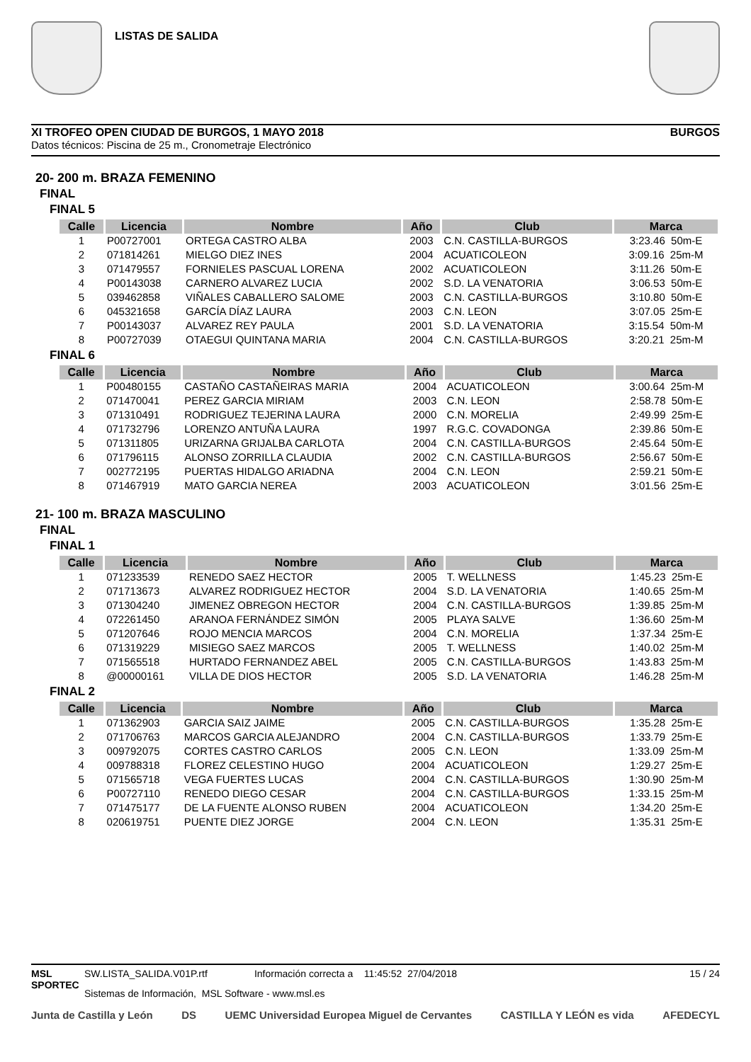LISTAS DE SALIDA
XI TROFEO OPEN CIUDAD DE BURGOS, 1 MAYO 2018 BURGOS
Datos técnicos: Piscina de 25 m., Cronometraje Electrónico
20- 200 m. BRAZA FEMENINO
FINAL
FINAL 5
| Calle | Licencia | Nombre | Año | Club | Marca |
| --- | --- | --- | --- | --- | --- |
| 1 | P00727001 | ORTEGA CASTRO ALBA | 2003 | C.N. CASTILLA-BURGOS | 3:23.46 50m-E |
| 2 | 071814261 | MIELGO DIEZ INES | 2004 | ACUATICOLEON | 3:09.16 25m-M |
| 3 | 071479557 | FORNIELES PASCUAL LORENA | 2002 | ACUATICOLEON | 3:11.26 50m-E |
| 4 | P00143038 | CARNERO ALVAREZ LUCIA | 2002 | S.D. LA VENATORIA | 3:06.53 50m-E |
| 5 | 039462858 | VIÑALES CABALLERO SALOME | 2003 | C.N. CASTILLA-BURGOS | 3:10.80 50m-E |
| 6 | 045321658 | GARCÍA DÍAZ LAURA | 2003 | C.N. LEON | 3:07.05 25m-E |
| 7 | P00143037 | ALVAREZ REY PAULA | 2001 | S.D. LA VENATORIA | 3:15.54 50m-M |
| 8 | P00727039 | OTAEGUI QUINTANA MARIA | 2004 | C.N. CASTILLA-BURGOS | 3:20.21 25m-M |
FINAL 6
| Calle | Licencia | Nombre | Año | Club | Marca |
| --- | --- | --- | --- | --- | --- |
| 1 | P00480155 | CASTAÑO CASTAÑEIRAS MARIA | 2004 | ACUATICOLEON | 3:00.64 25m-M |
| 2 | 071470041 | PEREZ GARCIA MIRIAM | 2003 | C.N. LEON | 2:58.78 50m-E |
| 3 | 071310491 | RODRIGUEZ TEJERINA LAURA | 2000 | C.N. MORELIA | 2:49.99 25m-E |
| 4 | 071732796 | LORENZO ANTUÑA LAURA | 1997 | R.G.C. COVADONGA | 2:39.86 50m-E |
| 5 | 071311805 | URIZARNA GRIJALBA CARLOTA | 2004 | C.N. CASTILLA-BURGOS | 2:45.64 50m-E |
| 6 | 071796115 | ALONSO ZORRILLA CLAUDIA | 2002 | C.N. CASTILLA-BURGOS | 2:56.67 50m-E |
| 7 | 002772195 | PUERTAS HIDALGO ARIADNA | 2004 | C.N. LEON | 2:59.21 50m-E |
| 8 | 071467919 | MATO GARCIA NEREA | 2003 | ACUATICOLEON | 3:01.56 25m-E |
21- 100 m. BRAZA MASCULINO
FINAL
FINAL 1
| Calle | Licencia | Nombre | Año | Club | Marca |
| --- | --- | --- | --- | --- | --- |
| 1 | 071233539 | RENEDO SAEZ HECTOR | 2005 | T. WELLNESS | 1:45.23 25m-E |
| 2 | 071713673 | ALVAREZ RODRIGUEZ HECTOR | 2004 | S.D. LA VENATORIA | 1:40.65 25m-M |
| 3 | 071304240 | JIMENEZ OBREGON HECTOR | 2004 | C.N. CASTILLA-BURGOS | 1:39.85 25m-M |
| 4 | 072261450 | ARANOA FERNÁNDEZ SIMÓN | 2005 | PLAYA SALVE | 1:36.60 25m-M |
| 5 | 071207646 | ROJO MENCIA MARCOS | 2004 | C.N. MORELIA | 1:37.34 25m-E |
| 6 | 071319229 | MISIEGO SAEZ MARCOS | 2005 | T. WELLNESS | 1:40.02 25m-M |
| 7 | 071565518 | HURTADO FERNANDEZ ABEL | 2005 | C.N. CASTILLA-BURGOS | 1:43.83 25m-M |
| 8 | @00000161 | VILLA DE DIOS HECTOR | 2005 | S.D. LA VENATORIA | 1:46.28 25m-M |
FINAL 2
| Calle | Licencia | Nombre | Año | Club | Marca |
| --- | --- | --- | --- | --- | --- |
| 1 | 071362903 | GARCIA SAIZ JAIME | 2005 | C.N. CASTILLA-BURGOS | 1:35.28 25m-E |
| 2 | 071706763 | MARCOS GARCIA ALEJANDRO | 2004 | C.N. CASTILLA-BURGOS | 1:33.79 25m-E |
| 3 | 009792075 | CORTES CASTRO CARLOS | 2005 | C.N. LEON | 1:33.09 25m-M |
| 4 | 009788318 | FLOREZ CELESTINO HUGO | 2004 | ACUATICOLEON | 1:29.27 25m-E |
| 5 | 071565718 | VEGA FUERTES LUCAS | 2004 | C.N. CASTILLA-BURGOS | 1:30.90 25m-M |
| 6 | P00727110 | RENEDO DIEGO CESAR | 2004 | C.N. CASTILLA-BURGOS | 1:33.15 25m-M |
| 7 | 071475177 | DE LA FUENTE ALONSO RUBEN | 2004 | ACUATICOLEON | 1:34.20 25m-E |
| 8 | 020619751 | PUENTE DIEZ JORGE | 2004 | C.N. LEON | 1:35.31 25m-E |
MSL SPORTEC
SW.LISTA_SALIDA.V01P.rtf Información correcta a 11:45:52 27/04/2018
Sistemas de Información, MSL Software - www.msl.es
15 / 24
Junta de Castilla y León DS UEMC Universidad Europea Miguel de Cervantes CASTILLA Y LEÓN es vida AFEDECYL